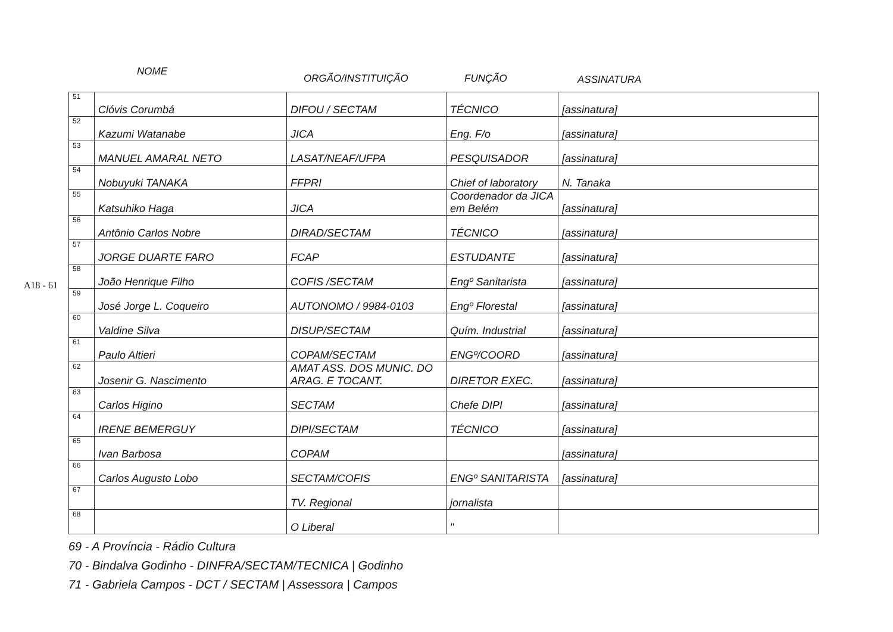A18 - 61
NOME
ORGÃO/INSTITUIÇÃO FUNÇÃO ASSINATURA
| 51 | Clóvis Corumbá | DIFOU / SECTAM | TÉCNICO | [assinatura] |
| 52 | Kazumi Watanabe | JICA | Eng. F/o | [assinatura] |
| 53 | MANUEL AMARAL NETO | LASAT/NEAF/UFPA | PESQUISADOR | [assinatura] |
| 54 | Nobuyuki TANAKA | FFPRI | Chief of laboratory | N. Tanaka |
| 55 | Katsuhiko Haga | JICA | Coordenador da JICA em Belém | [assinatura] |
| 56 | Antônio Carlos Nobre | DIRAD/SECTAM | TÉCNICO | [assinatura] |
| 57 | JORGE DUARTE FARO | FCAP | ESTUDANTE | [assinatura] |
| 58 | João Henrique Filho | COFIS /SECTAM | Engº Sanitarista | [assinatura] |
| 59 | José Jorge L. Coqueiro | AUTONOMO / 9984-0103 | Engº Florestal | [assinatura] |
| 60 | Valdine Silva | DISUP/SECTAM | Quím. Industrial | [assinatura] |
| 61 | Paulo Altieri | COPAM/SECTAM | ENGº/COORD | [assinatura] |
| 62 | Josenir G. Nascimento | AMAT ASS. DOS MUNIC. DO ARAG. E TOCANT. | DIRETOR EXEC. | [assinatura] |
| 63 | Carlos Higino | SECTAM | Chefe DIPI | [assinatura] |
| 64 | IRENE BEMERGUY | DIPI/SECTAM | TÉCNICO | [assinatura] |
| 65 | Ivan Barbosa | COPAM | | [assinatura] |
| 66 | Carlos Augusto Lobo | SECTAM/COFIS | ENGº SANITARISTA | [assinatura] |
| 67 | | TV. Regional | jornalista | |
| 68 | | O Liberal | " | |
69 - A Província - Rádio Cultura
70 - Bindalva Godinho - DINFRA/SECTAM/TECNICA | Godinho
71 - Gabriela Campos - DCT / SECTAM | Assessora | Campos